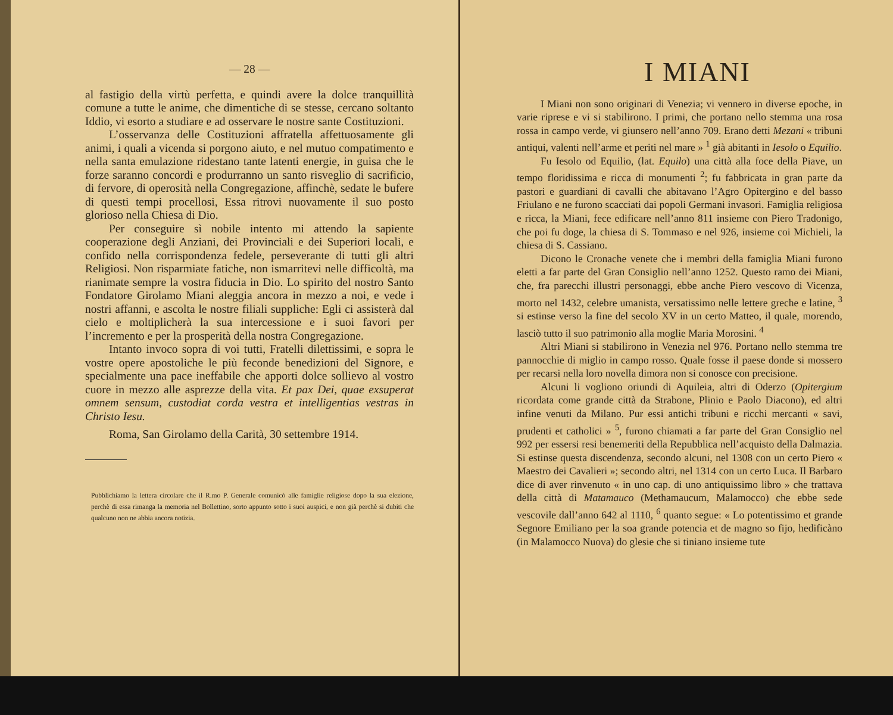— 28 —
al fastigio della virtù perfetta, e quindi avere la dolce tranquillità comune a tutte le anime, che dimentiche di se stesse, cercano soltanto Iddio, vi esorto a studiare e ad osservare le nostre sante Costituzioni.
L’osservanza delle Costituzioni affratella affettuosamente gli animi, i quali a vicenda si porgono aiuto, e nel mutuo compatimento e nella santa emulazione ridestano tante latenti energie, in guisa che le forze saranno concordi e produrranno un santo risveglio di sacrificio, di fervore, di operosità nella Congregazione, affinchè, sedate le bufere di questi tempi procellosi, Essa ritrovi nuovamente il suo posto glorioso nella Chiesa di Dio.
Per conseguire sì nobile intento mi attendo la sapiente cooperazione degli Anziani, dei Provinciali e dei Superiori locali, e confido nella corrispondenza fedele, perseverante di tutti gli altri Religiosi. Non risparmiate fatiche, non ismarritevi nelle difficoltà, ma rianimate sempre la vostra fiducia in Dio. Lo spirito del nostro Santo Fondatore Girolamo Miani aleggia ancora in mezzo a noi, e vede i nostri affanni, e ascolta le nostre filiali suppliche: Egli ci assisterà dal cielo e moltiplicherà la sua intercessione e i suoi favori per l’incremento e per la prosperità della nostra Congregazione.
Intanto invoco sopra di voi tutti, Fratelli dilettissimi, e sopra le vostre opere apostoliche le più feconde benedizioni del Signore, e specialmente una pace ineffabile che apporti dolce sollievo al vostro cuore in mezzo alle asprezze della vita. Et pax Dei, quae exsuperat omnem sensum, custodiat corda vestra et intelligentias vestras in Christo Iesu.
Roma, San Girolamo della Carità, 30 settembre 1914.
Pubblichiamo la lettera circolare che il R.mo P. Generale comunicò alle famiglie religiose dopo la sua elezione, perchè di essa rimanga la memoria nel Bollettino, sorto appunto sotto i suoi auspici, e non già perchè si dubiti che qualcuno non ne abbia ancora notizia.
I MIANI
I Miani non sono originari di Venezia; vi vennero in diverse epoche, in varie riprese e vi si stabilirono. I primi, che portano nello stemma una rosa rossa in campo verde, vi giunsero nell’anno 709. Erano detti Mezani « tribuni antiqui, valenti nell’arme et periti nel mare » <sup>1</sup> già abitanti in Iesolo o Equilio.
Fu Iesolo od Equilio, (lat. Equilo) una città alla foce della Piave, un tempo floridissima e ricca di monumenti <sup>2</sup>; fu fabbricata in gran parte da pastori e guardiani di cavalli che abitavano l’Agro Opitergino e del basso Friulano e ne furono scacciati dai popoli Germani invasori. Famiglia religiosa e ricca, la Miani, fece edificare nell’anno 811 insieme con Piero Tradonigo, che poi fu doge, la chiesa di S. Tommaso e nel 926, insieme coi Michieli, la chiesa di S. Cassiano.
Dicono le Cronache venete che i membri della famiglia Miani furono eletti a far parte del Gran Consiglio nell’anno 1252. Questo ramo dei Miani, che, fra parecchi illustri personaggi, ebbe anche Piero vescovo di Vicenza, morto nel 1432, celebre umanista, versatissimo nelle lettere greche e latine, <sup>3</sup> si estinse verso la fine del secolo XV in un certo Matteo, il quale, morendo, lasciò tutto il suo patrimonio alla moglie Maria Morosini. <sup>4</sup>
Altri Miani si stabilirono in Venezia nel 976. Portano nello stemma tre pannocchie di miglio in campo rosso. Quale fosse il paese donde si mossero per recarsi nella loro novella dimora non si conosce con precisione.
Alcuni li vogliono oriundi di Aquileia, altri di Oderzo (Opitergium ricordata come grande città da Strabone, Plinio e Paolo Diacono), ed altri infine venuti da Milano. Pur essi antichi tribuni e ricchi mercanti « savi, prudenti et catholici » <sup>5</sup>, furono chiamati a far parte del Gran Consiglio nel 992 per essersi resi benemeriti della Repubblica nell’acquisto della Dalmazia. Si estinse questa discendenza, secondo alcuni, nel 1308 con un certo Piero « Maestro dei Cavalieri »; secondo altri, nel 1314 con un certo Luca. Il Barbaro dice di aver rinvenuto « in uno cap. di uno antiquissimo libro » che trattava della città di Matamauco (Methamaucum, Malamocco) che ebbe sede vescovile dall’anno 642 al 1110, <sup>6</sup> quanto segue: « Lo potentissimo et grande Segnore Emiliano per la soa grande potencia et de magno so fijo, hedificàno (in Malamocco Nuova) do glesie che si tiniano insieme tute